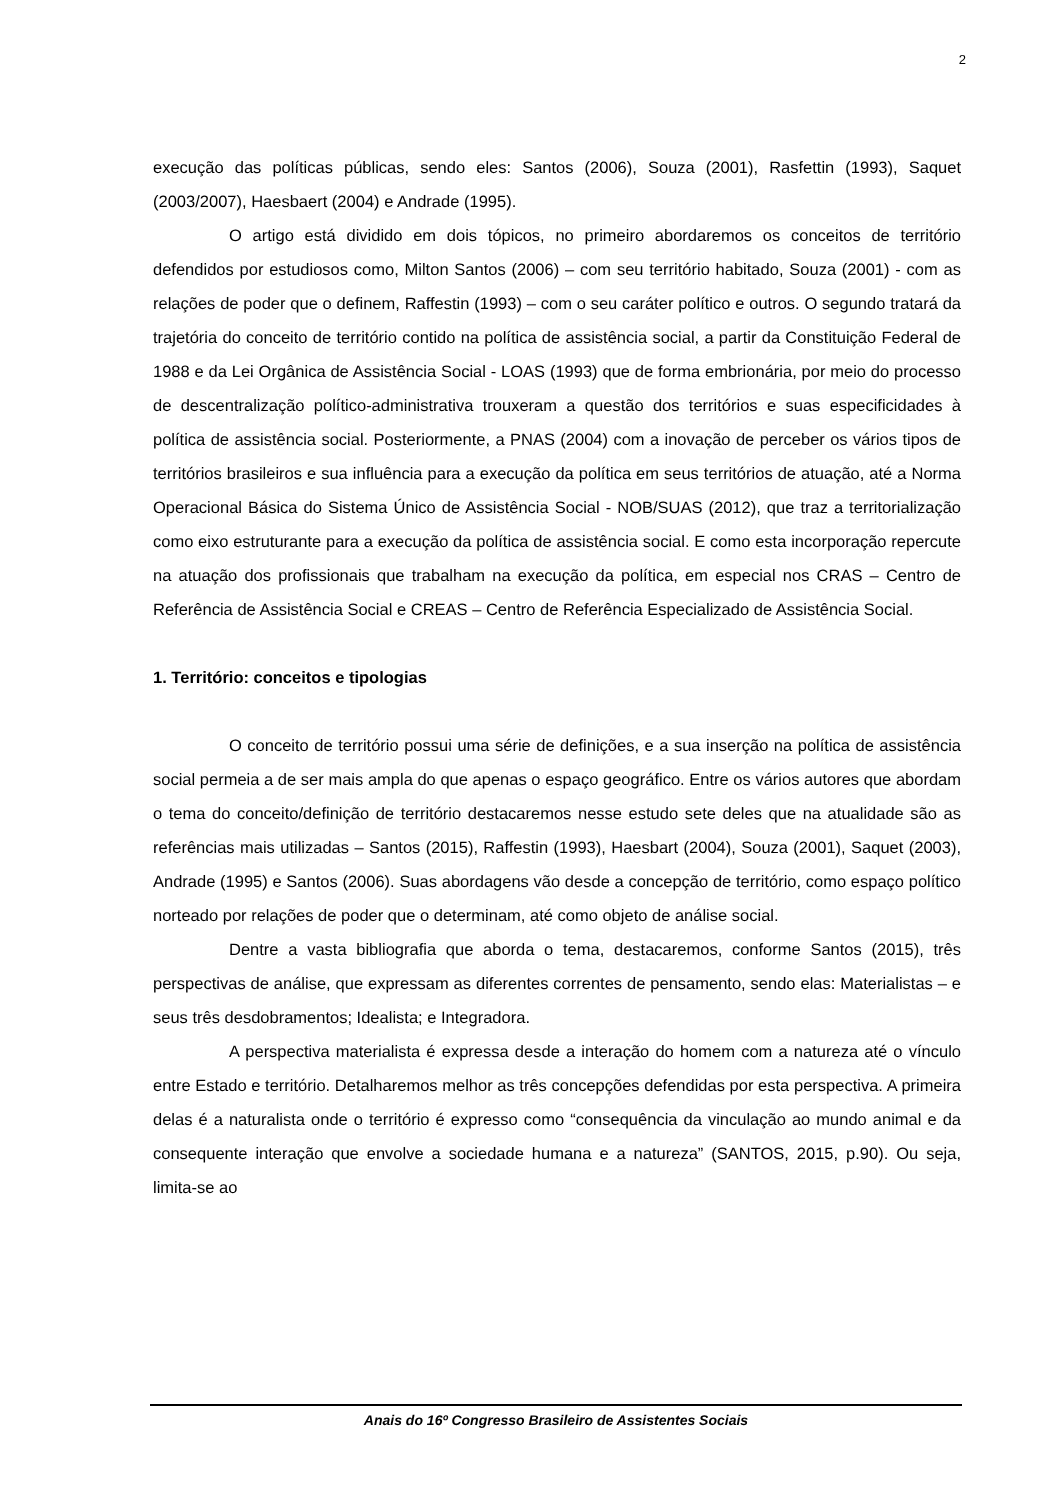2
execução das políticas públicas, sendo eles: Santos (2006), Souza (2001), Rasfettin (1993), Saquet (2003/2007), Haesbaert (2004) e Andrade (1995).
O artigo está dividido em dois tópicos, no primeiro abordaremos os conceitos de território defendidos por estudiosos como, Milton Santos (2006) – com seu território habitado, Souza (2001) - com as relações de poder que o definem, Raffestin (1993) – com o seu caráter político e outros. O segundo tratará da trajetória do conceito de território contido na política de assistência social, a partir da Constituição Federal de 1988 e da Lei Orgânica de Assistência Social - LOAS (1993) que de forma embrionária, por meio do processo de descentralização político-administrativa trouxeram a questão dos territórios e suas especificidades à política de assistência social. Posteriormente, a PNAS (2004) com a inovação de perceber os vários tipos de territórios brasileiros e sua influência para a execução da política em seus territórios de atuação, até a Norma Operacional Básica do Sistema Único de Assistência Social - NOB/SUAS (2012), que traz a territorialização como eixo estruturante para a execução da política de assistência social. E como esta incorporação repercute na atuação dos profissionais que trabalham na execução da política, em especial nos CRAS – Centro de Referência de Assistência Social e CREAS – Centro de Referência Especializado de Assistência Social.
1. Território: conceitos e tipologias
O conceito de território possui uma série de definições, e a sua inserção na política de assistência social permeia a de ser mais ampla do que apenas o espaço geográfico. Entre os vários autores que abordam o tema do conceito/definição de território destacaremos nesse estudo sete deles que na atualidade são as referências mais utilizadas – Santos (2015), Raffestin (1993), Haesbart (2004), Souza (2001), Saquet (2003), Andrade (1995) e Santos (2006). Suas abordagens vão desde a concepção de território, como espaço político norteado por relações de poder que o determinam, até como objeto de análise social.
Dentre a vasta bibliografia que aborda o tema, destacaremos, conforme Santos (2015), três perspectivas de análise, que expressam as diferentes correntes de pensamento, sendo elas: Materialistas – e seus três desdobramentos; Idealista; e Integradora.
A perspectiva materialista é expressa desde a interação do homem com a natureza até o vínculo entre Estado e território. Detalharemos melhor as três concepções defendidas por esta perspectiva. A primeira delas é a naturalista onde o território é expresso como “consequência da vinculação ao mundo animal e da consequente interação que envolve a sociedade humana e a natureza” (SANTOS, 2015, p.90). Ou seja, limita-se ao
Anais do 16º Congresso Brasileiro de Assistentes Sociais